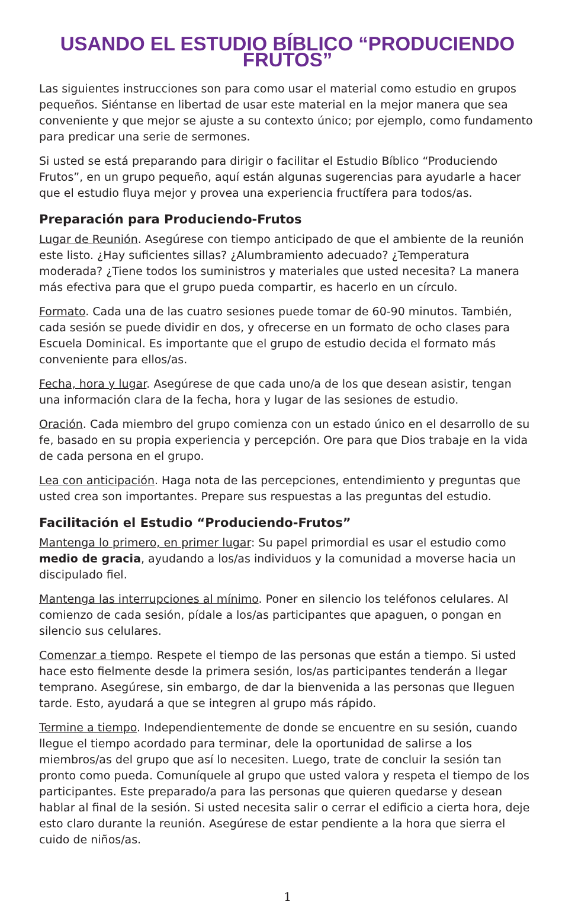USANDO EL ESTUDIO BÍBLICO “PRODUCIENDO FRUTOS”
Las siguientes instrucciones son para como usar el material como estudio en grupos pequeños. Siéntanse en libertad de usar este material en la mejor manera que sea conveniente y que mejor se ajuste a su contexto único; por ejemplo, como fundamento para predicar una serie de sermones.
Si usted se está preparando para dirigir o facilitar el Estudio Bíblico “Produciendo Frutos”, en un grupo pequeño, aquí están algunas sugerencias para ayudarle a hacer que el estudio fluya mejor y provea una experiencia fructífera para todos/as.
Preparación para Produciendo-Frutos
Lugar de Reunión. Asegúrese con tiempo anticipado de que el ambiente de la reunión este listo. ¿Hay suficientes sillas? ¿Alumbramiento adecuado? ¿Temperatura moderada? ¿Tiene todos los suministros y materiales que usted necesita? La manera más efectiva para que el grupo pueda compartir, es hacerlo en un círculo.
Formato. Cada una de las cuatro sesiones puede tomar de 60-90 minutos. También, cada sesión se puede dividir en dos, y ofrecerse en un formato de ocho clases para Escuela Dominical. Es importante que el grupo de estudio decida el formato más conveniente para ellos/as.
Fecha, hora y lugar. Asegúrese de que cada uno/a de los que desean asistir, tengan una información clara de la fecha, hora y lugar de las sesiones de estudio.
Oración. Cada miembro del grupo comienza con un estado único en el desarrollo de su fe, basado en su propia experiencia y percepción. Ore para que Dios trabaje en la vida de cada persona en el grupo.
Lea con anticipación. Haga nota de las percepciones, entendimiento y preguntas que usted crea son importantes. Prepare sus respuestas a las preguntas del estudio.
Facilitación el Estudio “Produciendo-Frutos”
Mantenga lo primero, en primer lugar: Su papel primordial es usar el estudio como medio de gracia, ayudando a los/as individuos y la comunidad a moverse hacia un discipulado fiel.
Mantenga las interrupciones al mínimo. Poner en silencio los teléfonos celulares. Al comienzo de cada sesión, pídale a los/as participantes que apaguen, o pongan en silencio sus celulares.
Comenzar a tiempo. Respete el tiempo de las personas que están a tiempo. Si usted hace esto fielmente desde la primera sesión, los/as participantes tenderán a llegar temprano. Asegúrese, sin embargo, de dar la bienvenida a las personas que lleguen tarde. Esto, ayudará a que se integren al grupo más rápido.
Termine a tiempo. Independientemente de donde se encuentre en su sesión, cuando llegue el tiempo acordado para terminar, dele la oportunidad de salirse a los miembros/as del grupo que así lo necesiten. Luego, trate de concluir la sesión tan pronto como pueda. Comuníquele al grupo que usted valora y respeta el tiempo de los participantes. Este preparado/a para las personas que quieren quedarse y desean hablar al final de la sesión. Si usted necesita salir o cerrar el edificio a cierta hora, deje esto claro durante la reunión. Asegúrese de estar pendiente a la hora que sierra el cuido de niños/as.
1